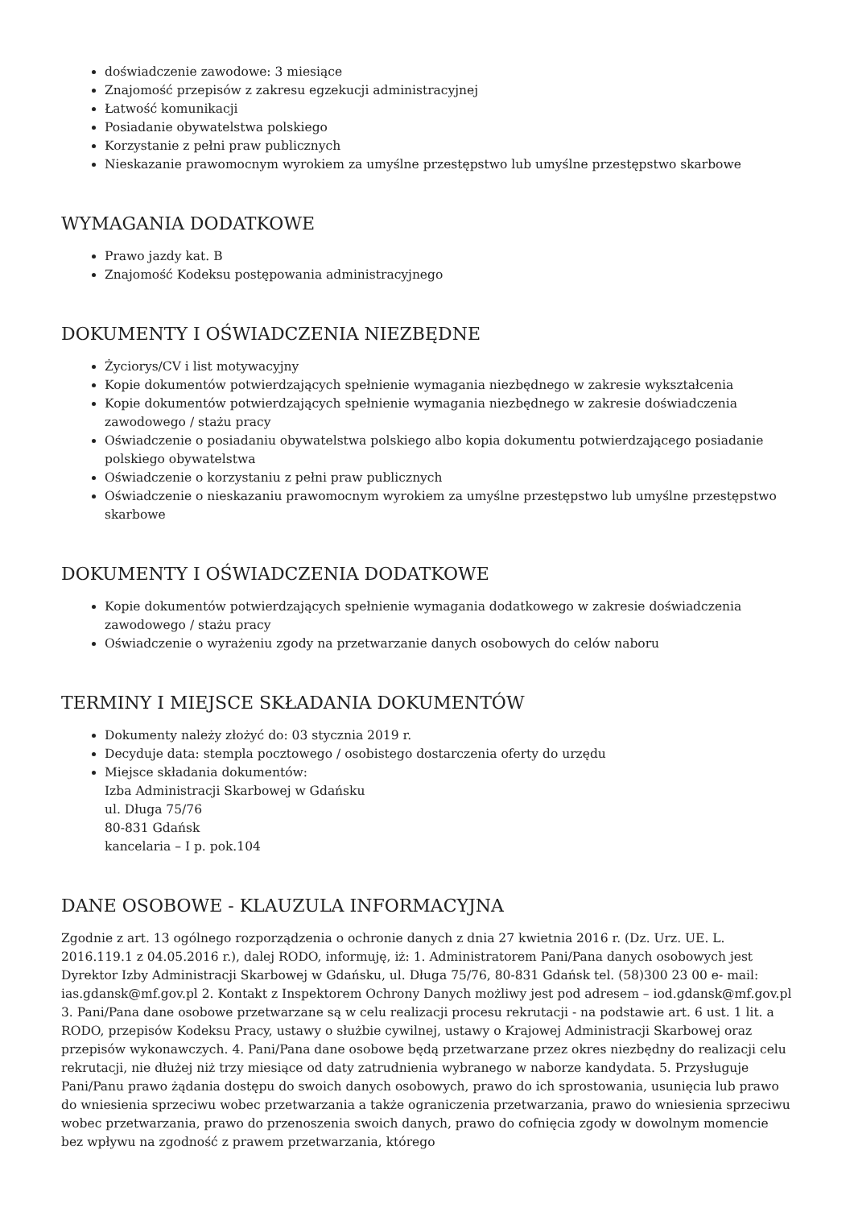doświadczenie zawodowe: 3 miesiące
Znajomość przepisów z zakresu egzekucji administracyjnej
Łatwość komunikacji
Posiadanie obywatelstwa polskiego
Korzystanie z pełni praw publicznych
Nieskazanie prawomocnym wyrokiem za umyślne przestępstwo lub umyślne przestępstwo skarbowe
WYMAGANIA DODATKOWE
Prawo jazdy kat. B
Znajomość Kodeksu postępowania administracyjnego
DOKUMENTY I OŚWIADCZENIA NIEZBĘDNE
Życiorys/CV i list motywacyjny
Kopie dokumentów potwierdzających spełnienie wymagania niezbędnego w zakresie wykształcenia
Kopie dokumentów potwierdzających spełnienie wymagania niezbędnego w zakresie doświadczenia zawodowego / stażu pracy
Oświadczenie o posiadaniu obywatelstwa polskiego albo kopia dokumentu potwierdzającego posiadanie polskiego obywatelstwa
Oświadczenie o korzystaniu z pełni praw publicznych
Oświadczenie o nieskazaniu prawomocnym wyrokiem za umyślne przestępstwo lub umyślne przestępstwo skarbowe
DOKUMENTY I OŚWIADCZENIA DODATKOWE
Kopie dokumentów potwierdzających spełnienie wymagania dodatkowego w zakresie doświadczenia zawodowego / stażu pracy
Oświadczenie o wyrażeniu zgody na przetwarzanie danych osobowych do celów naboru
TERMINY I MIEJSCE SKŁADANIA DOKUMENTÓW
Dokumenty należy złożyć do: 03 stycznia 2019 r.
Decyduje data: stempla pocztowego / osobistego dostarczenia oferty do urzędu
Miejsce składania dokumentów:
Izba Administracji Skarbowej w Gdańsku
ul. Długa 75/76
80-831 Gdańsk
kancelaria – I p. pok.104
DANE OSOBOWE - KLAUZULA INFORMACYJNA
Zgodnie z art. 13 ogólnego rozporządzenia o ochronie danych z dnia 27 kwietnia 2016 r. (Dz. Urz. UE. L. 2016.119.1 z 04.05.2016 r.), dalej RODO, informuję, iż: 1. Administratorem Pani/Pana danych osobowych jest Dyrektor Izby Administracji Skarbowej w Gdańsku, ul. Długa 75/76, 80-831 Gdańsk tel. (58)300 23 00 e- mail: ias.gdansk@mf.gov.pl 2. Kontakt z Inspektorem Ochrony Danych możliwy jest pod adresem – iod.gdansk@mf.gov.pl 3. Pani/Pana dane osobowe przetwarzane są w celu realizacji procesu rekrutacji - na podstawie art. 6 ust. 1 lit. a RODO, przepisów Kodeksu Pracy, ustawy o służbie cywilnej, ustawy o Krajowej Administracji Skarbowej oraz przepisów wykonawczych. 4. Pani/Pana dane osobowe będą przetwarzane przez okres niezbędny do realizacji celu rekrutacji, nie dłużej niż trzy miesiące od daty zatrudnienia wybranego w naborze kandydata. 5. Przysługuje Pani/Panu prawo żądania dostępu do swoich danych osobowych, prawo do ich sprostowania, usunięcia lub prawo do wniesienia sprzeciwu wobec przetwarzania a także ograniczenia przetwarzania, prawo do wniesienia sprzeciwu wobec przetwarzania, prawo do przenoszenia swoich danych, prawo do cofnięcia zgody w dowolnym momencie bez wpływu na zgodność z prawem przetwarzania, którego